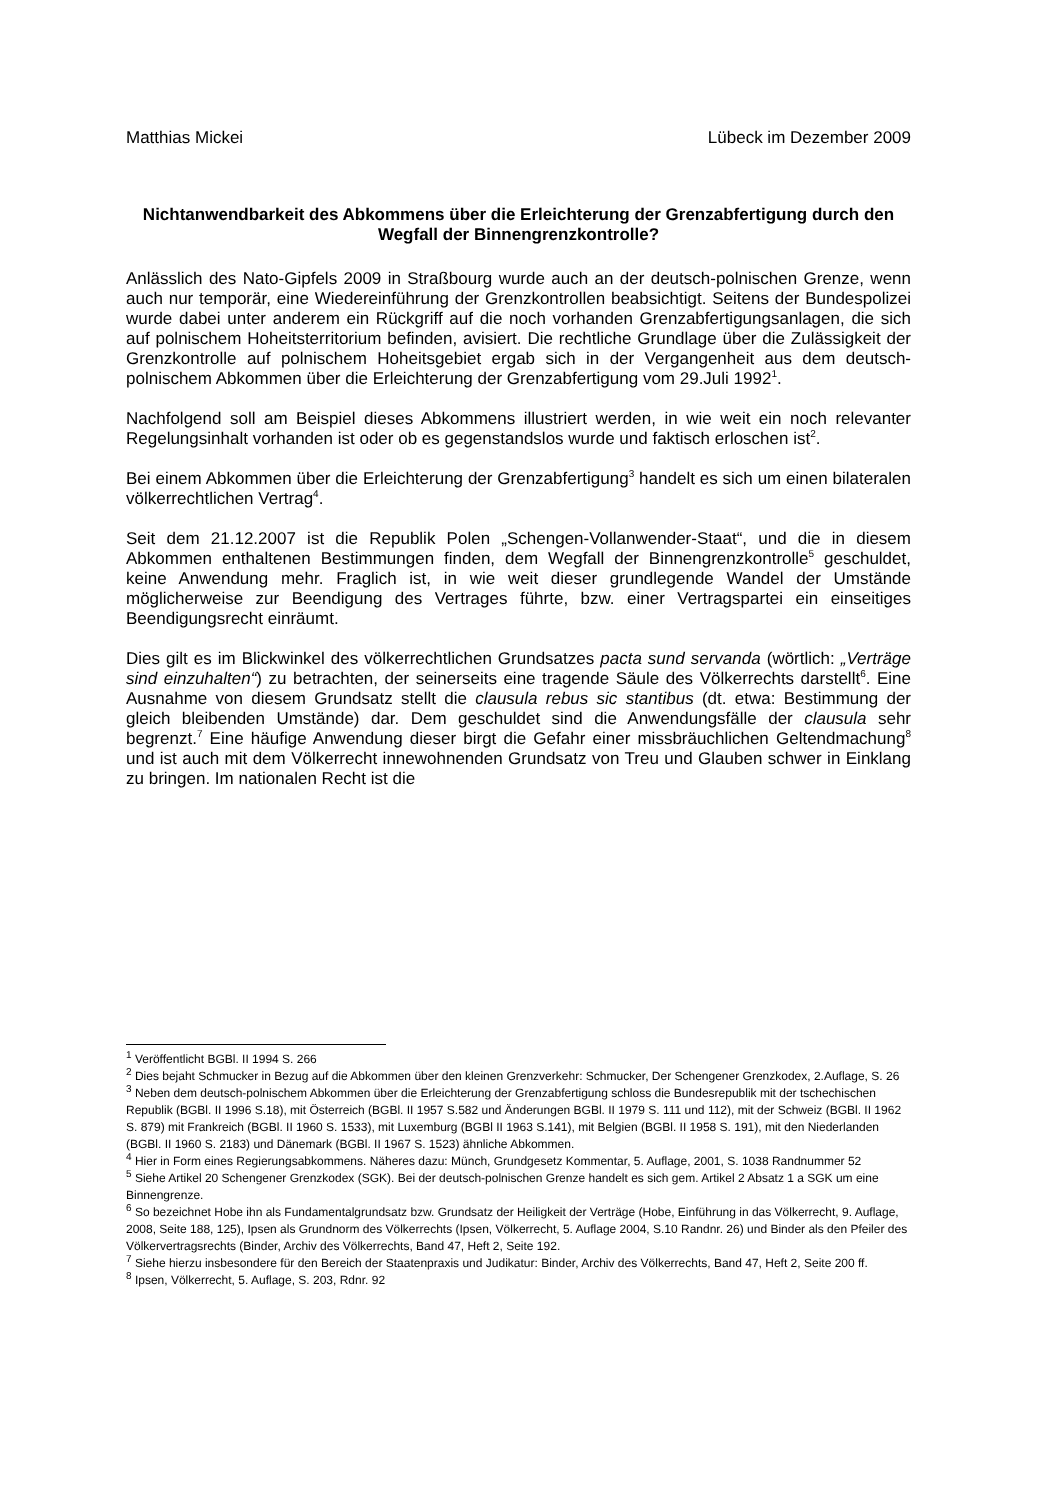Matthias Mickei Lübeck im Dezember 2009
Nichtanwendbarkeit des Abkommens über die Erleichterung der Grenzabfertigung durch den Wegfall der Binnengrenzkontrolle?
Anlässlich des Nato-Gipfels 2009 in Straßbourg wurde auch an der deutsch-polnischen Grenze, wenn auch nur temporär, eine Wiedereinführung der Grenzkontrollen beabsichtigt. Seitens der Bundespolizei wurde dabei unter anderem ein Rückgriff auf die noch vorhanden Grenzabfertigungsanlagen, die sich auf polnischem Hoheitsterritorium befinden, avisiert. Die rechtliche Grundlage über die Zulässigkeit der Grenzkontrolle auf polnischem Hoheitsgebiet ergab sich in der Vergangenheit aus dem deutsch-polnischem Abkommen über die Erleichterung der Grenzabfertigung vom 29.Juli 1992<sup>1</sup>.
Nachfolgend soll am Beispiel dieses Abkommens illustriert werden, in wie weit ein noch relevanter Regelungsinhalt vorhanden ist oder ob es gegenstandslos wurde und faktisch erloschen ist<sup>2</sup>.
Bei einem Abkommen über die Erleichterung der Grenzabfertigung<sup>3</sup> handelt es sich um einen bilateralen völkerrechtlichen Vertrag<sup>4</sup>.
Seit dem 21.12.2007 ist die Republik Polen „Schengen-Vollanwender-Staat“, und die in diesem Abkommen enthaltenen Bestimmungen finden, dem Wegfall der Binnengrenzkontrolle<sup>5</sup> geschuldet, keine Anwendung mehr. Fraglich ist, in wie weit dieser grundlegende Wandel der Umstände möglicherweise zur Beendigung des Vertrages führte, bzw. einer Vertragspartei ein einseitiges Beendigungsrecht einräumt.
Dies gilt es im Blickwinkel des völkerrechtlichen Grundsatzes pacta sund servanda (wörtlich: „Verträge sind einzuhalten“) zu betrachten, der seinerseits eine tragende Säule des Völkerrechts darstellt<sup>6</sup>. Eine Ausnahme von diesem Grundsatz stellt die clausula rebus sic stantibus (dt. etwa: Bestimmung der gleich bleibenden Umstände) dar. Dem geschuldet sind die Anwendungsfälle der clausula sehr begrenzt.<sup>7</sup> Eine häufige Anwendung dieser birgt die Gefahr einer missbräuchlichen Geltendmachung<sup>8</sup> und ist auch mit dem Völkerrecht innewohnenden Grundsatz von Treu und Glauben schwer in Einklang zu bringen. Im nationalen Recht ist die
<sup>1</sup> Veröffentlicht BGBl. II 1994 S. 266
<sup>2</sup> Dies bejaht Schmucker in Bezug auf die Abkommen über den kleinen Grenzverkehr: Schmucker, Der Schengener Grenzkodex, 2.Auflage, S. 26
<sup>3</sup> Neben dem deutsch-polnischem Abkommen über die Erleichterung der Grenzabfertigung schloss die Bundesrepublik mit der tschechischen Republik (BGBl. II 1996 S.18), mit Österreich (BGBl. II 1957 S.582 und Änderungen BGBl. II 1979 S. 111 und 112), mit der Schweiz (BGBl. II 1962 S. 879) mit Frankreich (BGBl. II 1960 S. 1533), mit Luxemburg (BGBl II 1963 S.141), mit Belgien (BGBl. II 1958 S. 191), mit den Niederlanden (BGBl. II 1960 S. 2183) und Dänemark (BGBl. II 1967 S. 1523) ähnliche Abkommen.
<sup>4</sup> Hier in Form eines Regierungsabkommens. Näheres dazu: Münch, Grundgesetz Kommentar, 5. Auflage, 2001, S. 1038 Randnummer 52
<sup>5</sup> Siehe Artikel 20 Schengener Grenzkodex (SGK). Bei der deutsch-polnischen Grenze handelt es sich gem. Artikel 2 Absatz 1 a SGK um eine Binnengrenze.
<sup>6</sup> So bezeichnet Hobe ihn als Fundamentalgrundsatz bzw. Grundsatz der Heiligkeit der Verträge (Hobe, Einführung in das Völkerrecht, 9. Auflage, 2008, Seite 188, 125), Ipsen als Grundnorm des Völkerrechts (Ipsen, Völkerrecht, 5. Auflage 2004, S.10 Randnr. 26) und Binder als den Pfeiler des Völkervertragsrechts (Binder, Archiv des Völkerrechts, Band 47, Heft 2, Seite 192.
<sup>7</sup> Siehe hierzu insbesondere für den Bereich der Staatenpraxis und Judikatur: Binder, Archiv des Völkerrechts, Band 47, Heft 2, Seite 200 ff.
<sup>8</sup> Ipsen, Völkerrecht, 5. Auflage, S. 203, Rdnr. 92